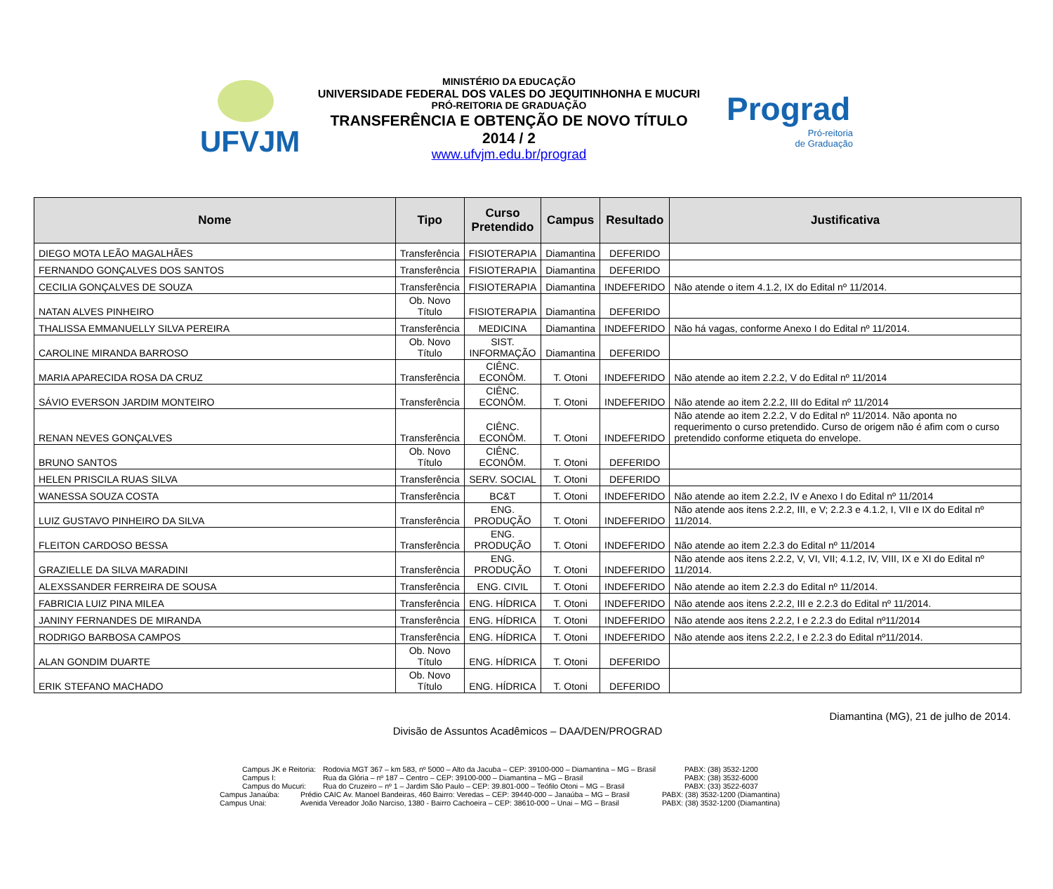UFVJM
MINISTÉRIO DA EDUCAÇÃO
UNIVERSIDADE FEDERAL DOS VALES DO JEQUITINHONHA E MUCURI
PRÓ-REITORIA DE GRADUAÇÃO
TRANSFERÊNCIA E OBTENÇÃO DE NOVO TÍTULO
2014 / 2
www.ufvjm.edu.br/prograd
Prograd
Pró-reitoria
de Graduação
| Nome | Tipo | Curso Pretendido | Campus | Resultado | Justificativa |
| --- | --- | --- | --- | --- | --- |
| DIEGO MOTA LEÃO MAGALHÃES | Transferência | FISIOTERAPIA | Diamantina | DEFERIDO | |
| FERNANDO GONÇALVES DOS SANTOS | Transferência | FISIOTERAPIA | Diamantina | DEFERIDO | |
| CECILIA GONÇALVES DE SOUZA | Transferência | FISIOTERAPIA | Diamantina | INDEFERIDO | Não atende o item 4.1.2, IX do Edital nº 11/2014. |
| NATAN ALVES PINHEIRO | Ob. Novo Título | FISIOTERAPIA | Diamantina | DEFERIDO | |
| THALISSA EMMANUELLY SILVA PEREIRA | Transferência | MEDICINA | Diamantina | INDEFERIDO | Não há vagas, conforme Anexo I do Edital nº 11/2014. |
| CAROLINE MIRANDA BARROSO | Ob. Novo Título | SIST. INFORMAÇÃO | Diamantina | DEFERIDO | |
| MARIA APARECIDA ROSA DA CRUZ | Transferência | CIÊNC. ECONÔM. | T. Otoni | INDEFERIDO | Não atende ao item 2.2.2, V do Edital nº 11/2014 |
| SÁVIO EVERSON JARDIM MONTEIRO | Transferência | CIÊNC. ECONÔM. | T. Otoni | INDEFERIDO | Não atende ao item 2.2.2, III do Edital nº 11/2014 |
| RENAN NEVES GONÇALVES | Transferência | CIÊNC. ECONÔM. | T. Otoni | INDEFERIDO | Não atende ao item 2.2.2, V do Edital nº 11/2014. Não aponta no requerimento o curso pretendido. Curso de origem não é afim com o curso pretendido conforme etiqueta do envelope. |
| BRUNO SANTOS | Ob. Novo Título | CIÊNC. ECONÔM. | T. Otoni | DEFERIDO | |
| HELEN PRISCILA RUAS SILVA | Transferência | SERV. SOCIAL | T. Otoni | DEFERIDO | |
| WANESSA SOUZA COSTA | Transferência | BC&T | T. Otoni | INDEFERIDO | Não atende ao item 2.2.2, IV e Anexo I do Edital nº 11/2014 |
| LUIZ GUSTAVO PINHEIRO DA SILVA | Transferência | ENG. PRODUÇÃO | T. Otoni | INDEFERIDO | Não atende aos itens 2.2.2, III, e V; 2.2.3 e 4.1.2, I, VII e IX do Edital nº 11/2014. |
| FLEITON CARDOSO BESSA | Transferência | ENG. PRODUÇÃO | T. Otoni | INDEFERIDO | Não atende ao item 2.2.3 do Edital nº 11/2014 |
| GRAZIELLE DA SILVA MARADINI | Transferência | ENG. PRODUÇÃO | T. Otoni | INDEFERIDO | Não atende aos itens 2.2.2, V, VI, VII; 4.1.2, IV, VIII, IX e XI do Edital nº 11/2014. |
| ALEXSSANDER FERREIRA DE SOUSA | Transferência | ENG. CIVIL | T. Otoni | INDEFERIDO | Não atende ao item 2.2.3 do Edital nº 11/2014. |
| FABRICIA LUIZ PINA MILEA | Transferência | ENG. HÍDRICA | T. Otoni | INDEFERIDO | Não atende aos itens 2.2.2, III e 2.2.3 do Edital nº 11/2014. |
| JANINY FERNANDES DE MIRANDA | Transferência | ENG. HÍDRICA | T. Otoni | INDEFERIDO | Não atende aos itens 2.2.2, I e 2.2.3 do Edital nº11/2014 |
| RODRIGO BARBOSA CAMPOS | Transferência | ENG. HÍDRICA | T. Otoni | INDEFERIDO | Não atende aos itens 2.2.2, I e 2.2.3 do Edital nº11/2014. |
| ALAN GONDIM DUARTE | Ob. Novo Título | ENG. HÍDRICA | T. Otoni | DEFERIDO | |
| ERIK STEFANO MACHADO | Ob. Novo Título | ENG. HÍDRICA | T. Otoni | DEFERIDO | |
Diamantina (MG), 21 de julho de 2014.
Divisão de Assuntos Acadêmicos – DAA/DEN/PROGRAD
Campus JK e Reitoria: Rodovia MGT 367 – km 583, nº 5000 – Alto da Jacuba – CEP: 39100-000 – Diamantina – MG – Brasil PABX: (38) 3532-1200
Campus I: Rua da Glória – nº 187 – Centro – CEP: 39100-000 – Diamantina – MG – Brasil PABX: (38) 3532-6000
Campus do Mucuri: Rua do Cruzeiro – nº 1 – Jardim São Paulo – CEP: 39.801-000 – Teófilo Otoni – MG – Brasil PABX: (33) 3522-6037
Campus Janaúba: Prédio CAIC Av. Manoel Bandeiras, 460 Bairro: Veredas – CEP: 39440-000 – Janaúba – MG – Brasil PABX: (38) 3532-1200 (Diamantina)
Campus Unai: Avenida Vereador João Narciso, 1380 - Bairro Cachoeira – CEP: 38610-000 – Unai – MG – Brasil PABX: (38) 3532-1200 (Diamantina)